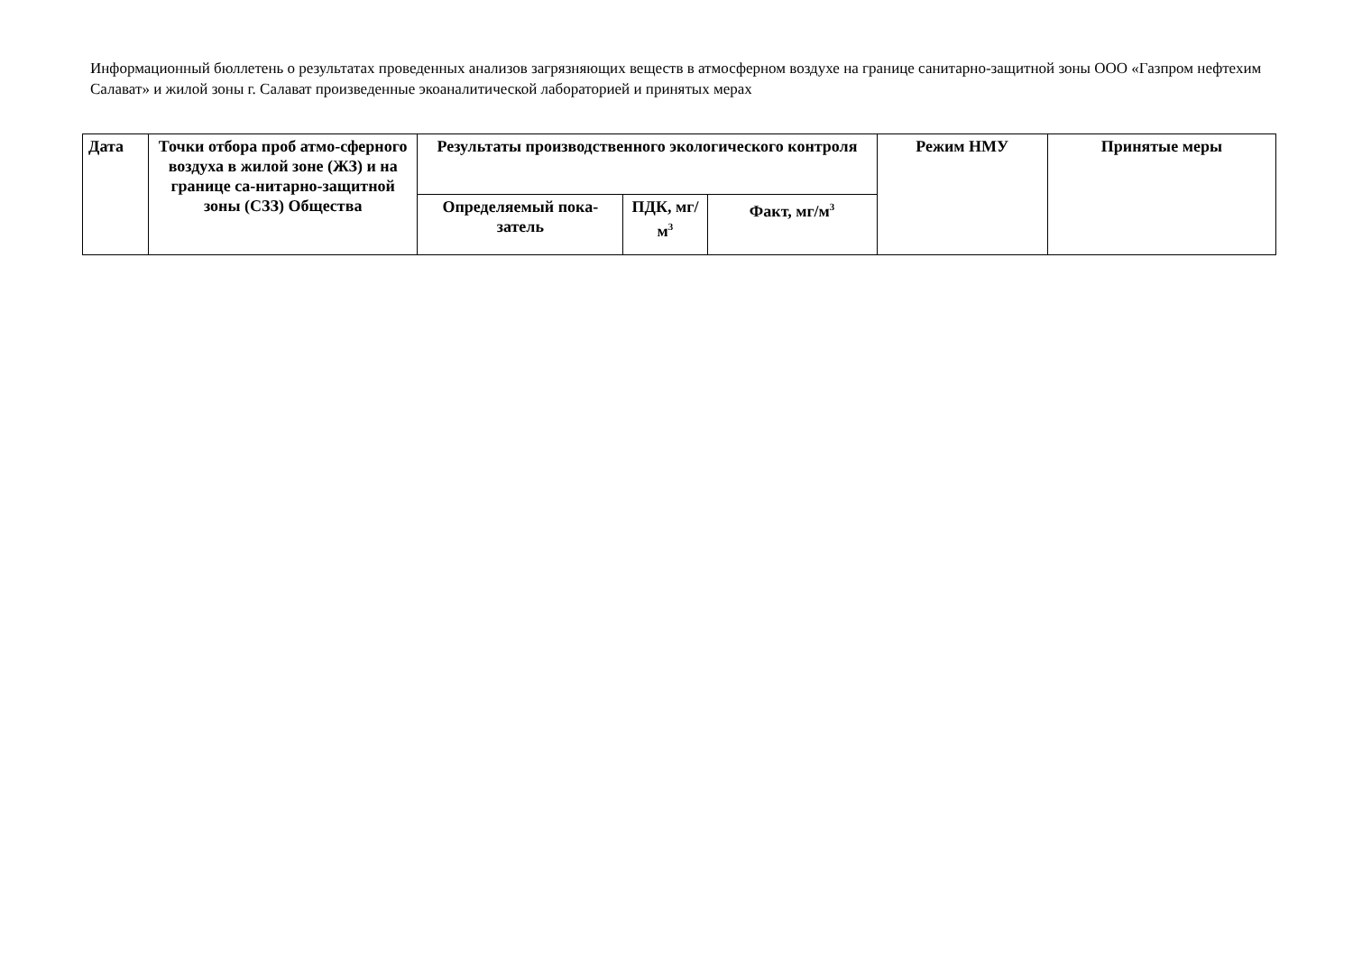Информационный бюллетень о результатах проведенных анализов загрязняющих веществ в атмосферном воздухе на границе санитарно-защитной зоны ООО «Газпром нефтехим Салават» и жилой зоны г. Салават произведенные экоаналитической лабораторией и принятых мерах
| Дата | Точки отбора проб атмо-сферного воздуха в жилой зоне (ЖЗ) и на границе са-нитарно-защитной зоны (СЗЗ) Общества | Результаты производственного экологического контроля | | | Режим НМУ | Принятые меры |
| --- | --- | --- | --- | --- | --- | --- |
| | | Определяемый пока-затель | ПДК, мг/м<sup>3</sup> | Факт, мг/м<sup>3</sup> | | |